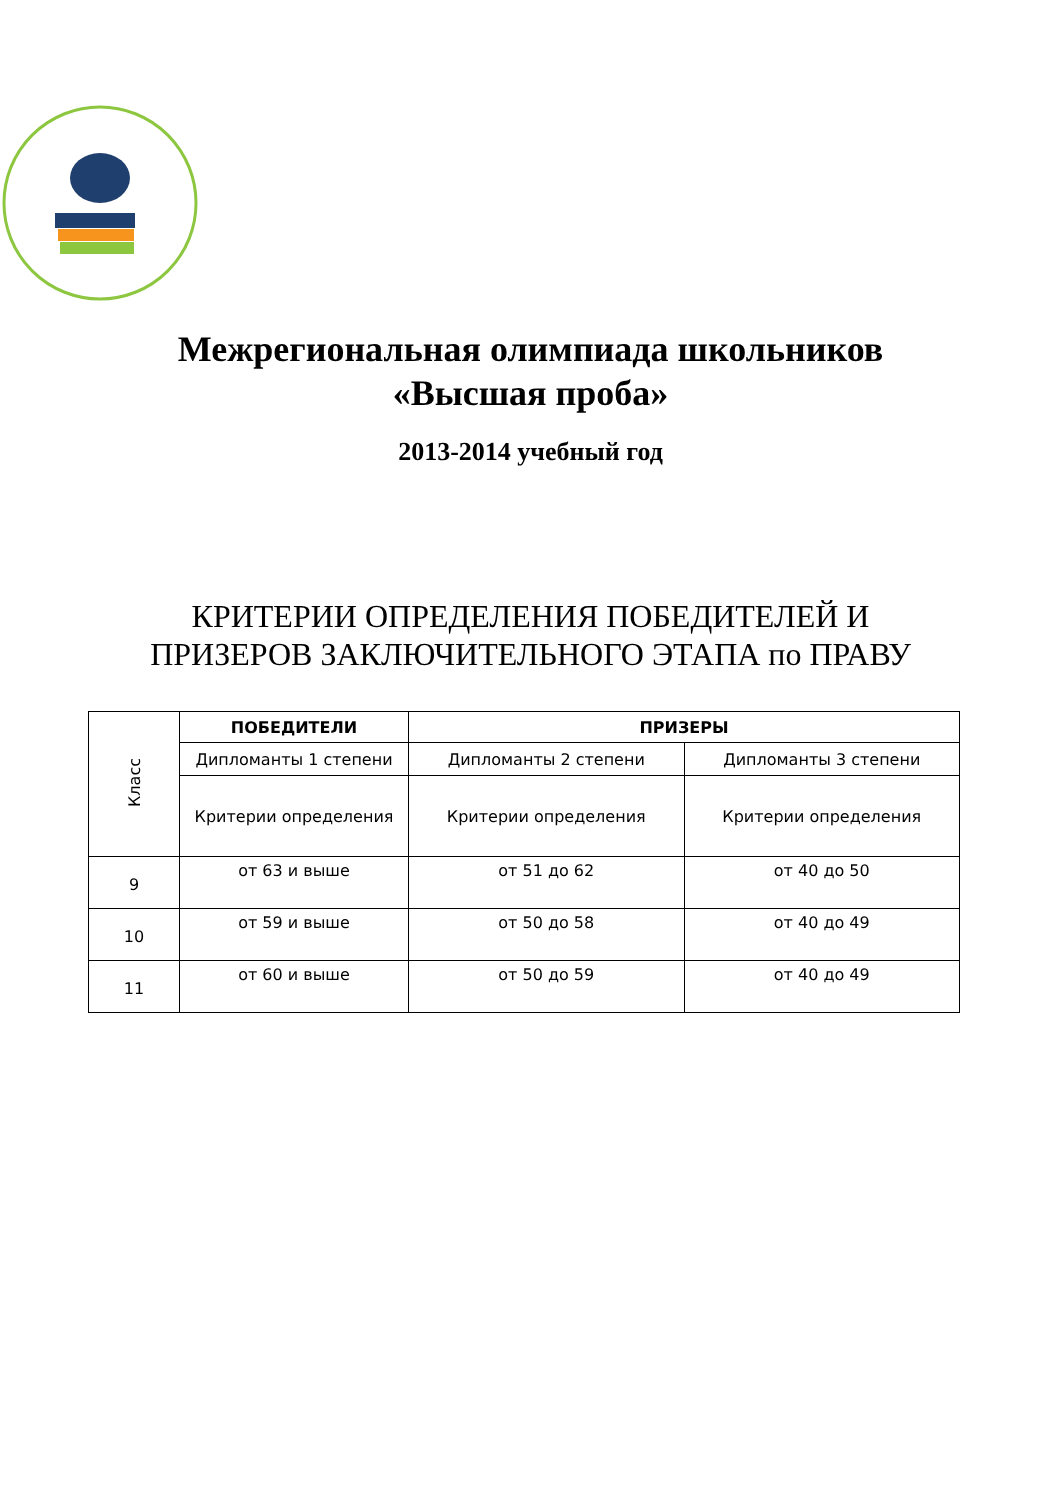Межрегиональная олимпиада школьников
«Высшая проба»
2013-2014 учебный год
КРИТЕРИИ ОПРЕДЕЛЕНИЯ ПОБЕДИТЕЛЕЙ И ПРИЗЕРОВ ЗАКЛЮЧИТЕЛЬНОГО ЭТАПА по ПРАВУ
| Класс | ПОБЕДИТЕЛИ | ПРИЗЕРЫ | |
| | Дипломанты 1 степени | Дипломанты 2 степени | Дипломанты 3 степени |
| | Критерии определения | Критерии определения | Критерии определения |
| 9 | от 63 и выше | от 51 до 62 | от 40 до 50 |
| 10 | от 59 и выше | от 50 до 58 | от 40 до 49 |
| 11 | от 60 и выше | от 50 до 59 | от 40 до 49 |